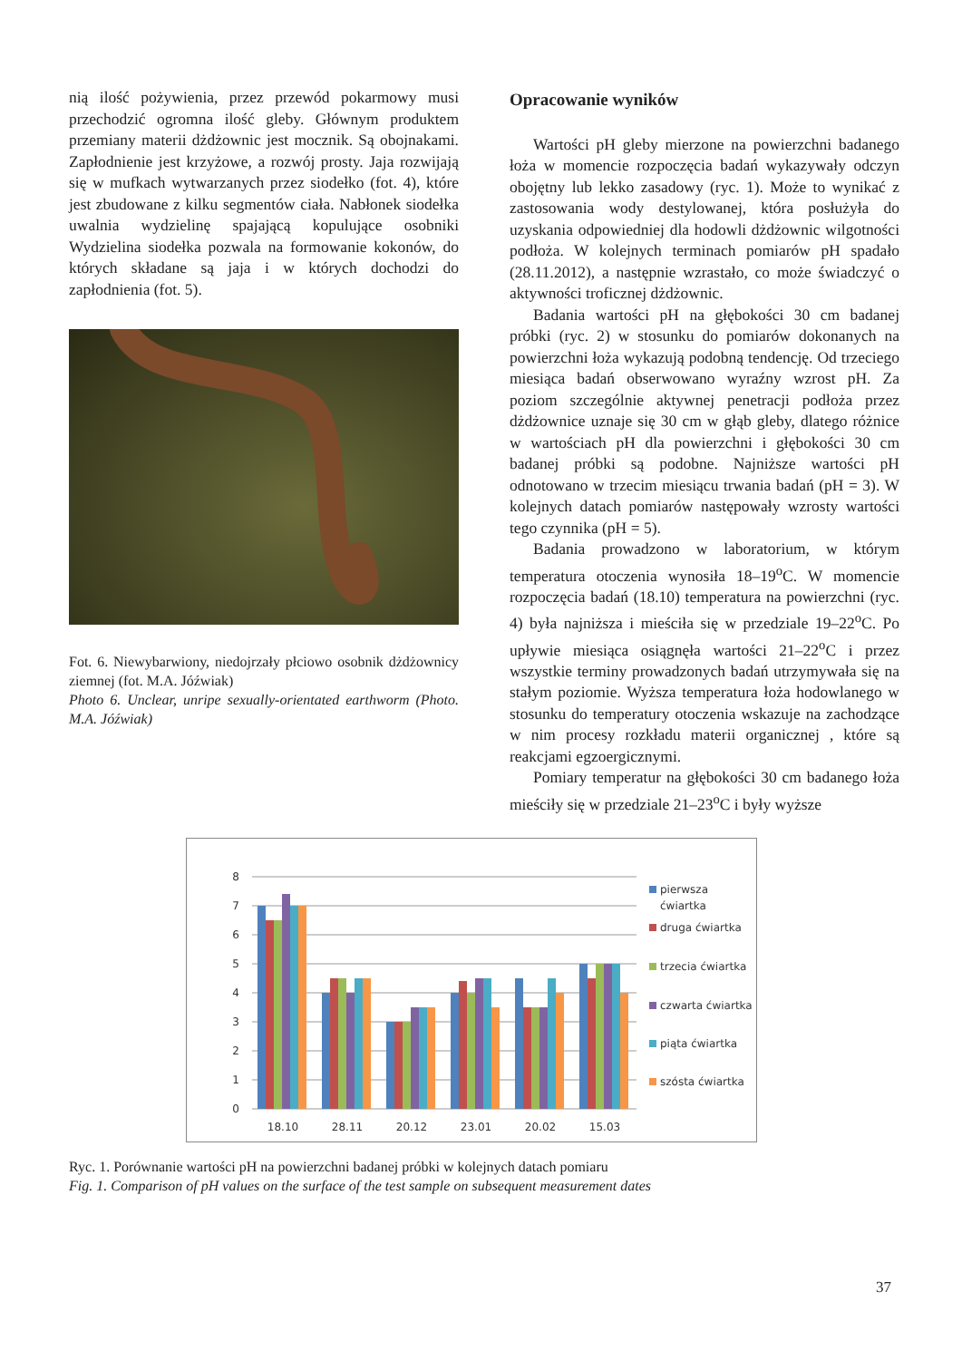nią ilość pożywienia, przez przewód pokarmowy musi przechodzić ogromna ilość gleby. Głównym produktem przemiany materii dżdżownic jest mocznik. Są obojna­kami. Zapłodnienie jest krzyżowe, a rozwój prosty. Jaja rozwijają się w mufkach wytwarzanych przez siodełko (fot. 4), które jest zbudowane z kilku segmentów ciała. Nabłonek siodełka uwalnia wydzielinę spajającą kopu­lujące osobniki Wydzielina siodełka pozwala na formo­wanie kokonów, do których składane są jaja i w których dochodzi do zapłodnienia (fot. 5).
Fot. 6. Niewybarwiony, niedojrzały płciowo osobnik dżdżownicy ziemnej (fot. M.A. Jóźwiak)
Photo 6. Unclear, unripe sexually-orientated earthworm (Photo. M.A. Jóźwiak)
Opracowanie wyników
Wartości pH gleby mierzone na powierzchni bada­nego łoża w momencie rozpoczęcia badań wykazywa­ły odczyn obojętny lub lekko zasadowy (ryc. 1). Może to wynikać z zastosowania wody destylowanej, któ­ra posłużyła do uzyskania odpowiedniej dla hodowli dżdżownic wilgotności podłoża. W kolejnych termi­nach pomiarów pH spadało (28.11.2012), a następnie wzrastało, co może świadczyć o aktywności troficznej dżdżownic.
Badania wartości pH na głębokości 30 cm badanej próbki (ryc. 2) w stosunku do pomiarów dokonanych na powierzchni łoża wykazują podobną tendencję. Od trzeciego miesiąca badań obserwowano wyraźny wzrost pH. Za poziom szczególnie aktywnej penetracji podłoża przez dżdżownice uznaje się 30 cm w głąb gle­by, dlatego różnice w wartościach pH dla powierzchni i głębokości 30 cm badanej próbki są podobne. Naj­niższe wartości pH odnotowano w trzecim miesiącu trwania badań (pH = 3). W kolejnych datach pomiarów następowały wzrosty wartości tego czynnika (pH = 5).
Badania prowadzono w laboratorium, w którym temperatura otoczenia wynosiła 18–19<sup>o</sup>C. W momencie rozpoczęcia badań (18.10) temperatura na powierzchni (ryc. 4) była najniższa i mieściła się w przedziale 19–22<sup>o</sup>C. Po upływie miesiąca osiągnęła wartości 21–22<sup>o</sup>C i przez wszystkie terminy prowadzonych badań utrzy­mywała się na stałym poziomie. Wyższa temperatura łoża hodowlanego w stosunku do temperatury otoczenia wskazuje na zachodzące w nim procesy rozkładu materii organicznej , które są reakcjami egzoergicznymi.
Pomiary temperatur na głębokości 30 cm badanego łoża mieściły się w przedziale 21–23<sup>o</sup>C i były wyższe
8
7
6
5
4
3
2
1
0
18.10
28.11
20.12
23.01
20.02
15.03
pierwsza
ćwiartka
druga ćwiartka
trzecia ćwiartka
czwarta ćwiartka
piąta ćwiartka
szósta ćwiartka
Ryc. 1. Porównanie wartości pH na powierzchni badanej próbki w kolejnych datach pomiaru
Fig. 1. Comparison of pH values on the surface of the test sample on subsequent measurement dates
37